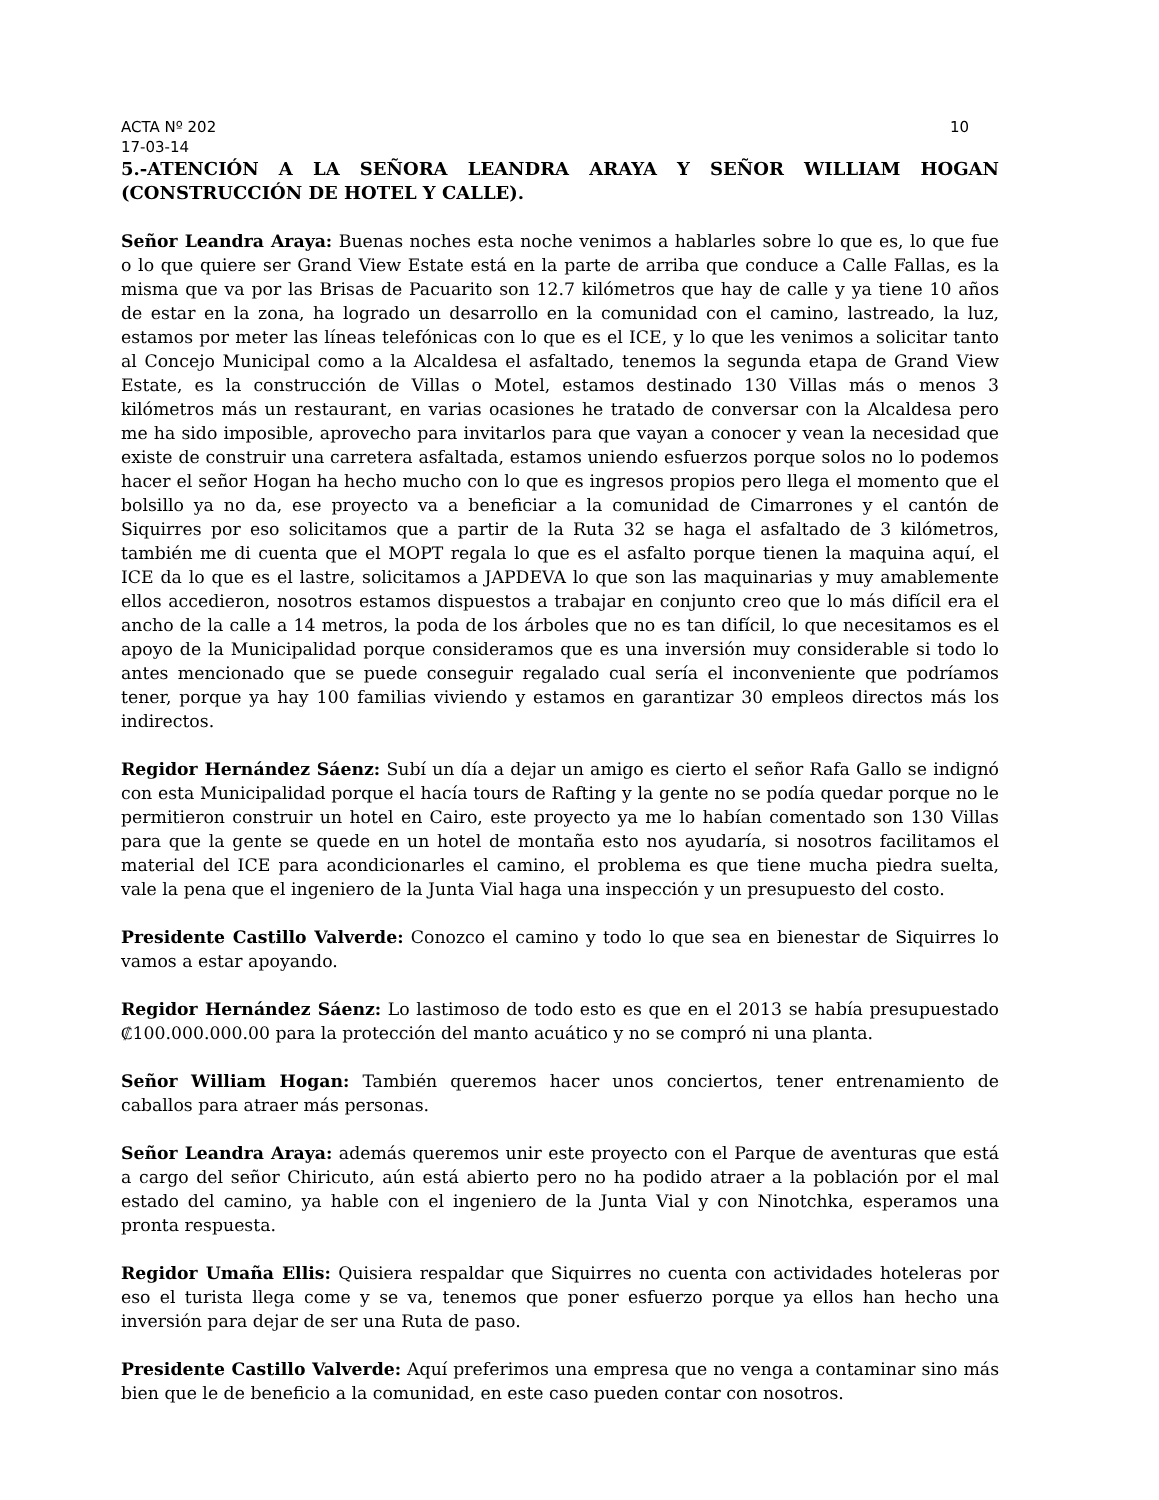ACTA Nº 202 10
17-03-14
5.-ATENCIÓN A LA SEÑORA LEANDRA ARAYA Y SEÑOR WILLIAM HOGAN (CONSTRUCCIÓN DE HOTEL Y CALLE).
Señor Leandra Araya: Buenas noches esta noche venimos a hablarles sobre lo que es, lo que fue o lo que quiere ser Grand View Estate está en la parte de arriba que conduce a Calle Fallas, es la misma que va por las Brisas de Pacuarito son 12.7 kilómetros que hay de calle y ya tiene 10 años de estar en la zona, ha logrado un desarrollo en la comunidad con el camino, lastreado, la luz, estamos por meter las líneas telefónicas con lo que es el ICE, y lo que les venimos a solicitar tanto al Concejo Municipal como a la Alcaldesa el asfaltado, tenemos la segunda etapa de Grand View Estate, es la construcción de Villas o Motel, estamos destinado 130 Villas más o menos 3 kilómetros más un restaurant, en varias ocasiones he tratado de conversar con la Alcaldesa pero me ha sido imposible, aprovecho para invitarlos para que vayan a conocer y vean la necesidad que existe de construir una carretera asfaltada, estamos uniendo esfuerzos porque solos no lo podemos hacer el señor Hogan ha hecho mucho con lo que es ingresos propios pero llega el momento que el bolsillo ya no da, ese proyecto va a beneficiar a la comunidad de Cimarrones y el cantón de Siquirres por eso solicitamos que a partir de la Ruta 32 se haga el asfaltado de 3 kilómetros, también me di cuenta que el MOPT regala lo que es el asfalto porque tienen la maquina aquí, el ICE da lo que es el lastre, solicitamos a JAPDEVA lo que son las maquinarias y muy amablemente ellos accedieron, nosotros estamos dispuestos a trabajar en conjunto creo que lo más difícil era el ancho de la calle a 14 metros, la poda de los árboles que no es tan difícil, lo que necesitamos es el apoyo de la Municipalidad porque consideramos que es una inversión muy considerable si todo lo antes mencionado que se puede conseguir regalado cual sería el inconveniente que podríamos tener, porque ya hay 100 familias viviendo y estamos en garantizar 30 empleos directos más los indirectos.
Regidor Hernández Sáenz: Subí un día a dejar un amigo es cierto el señor Rafa Gallo se indignó con esta Municipalidad porque el hacía tours de Rafting y la gente no se podía quedar porque no le permitieron construir un hotel en Cairo, este proyecto ya me lo habían comentado son 130 Villas para que la gente se quede en un hotel de montaña esto nos ayudaría, si nosotros facilitamos el material del ICE para acondicionarles el camino, el problema es que tiene mucha piedra suelta, vale la pena que el ingeniero de la Junta Vial haga una inspección y un presupuesto del costo.
Presidente Castillo Valverde: Conozco el camino y todo lo que sea en bienestar de Siquirres lo vamos a estar apoyando.
Regidor Hernández Sáenz: Lo lastimoso de todo esto es que en el 2013 se había presupuestado ₡100.000.000.00 para la protección del manto acuático y no se compró ni una planta.
Señor William Hogan: También queremos hacer unos conciertos, tener entrenamiento de caballos para atraer más personas.
Señor Leandra Araya: además queremos unir este proyecto con el Parque de aventuras que está a cargo del señor Chiricuto, aún está abierto pero no ha podido atraer a la población por el mal estado del camino, ya hable con el ingeniero de la Junta Vial y con Ninotchka, esperamos una pronta respuesta.
Regidor Umaña Ellis: Quisiera respaldar que Siquirres no cuenta con actividades hoteleras por eso el turista llega come y se va, tenemos que poner esfuerzo porque ya ellos han hecho una inversión para dejar de ser una Ruta de paso.
Presidente Castillo Valverde: Aquí preferimos una empresa que no venga a contaminar sino más bien que le de beneficio a la comunidad, en este caso pueden contar con nosotros.